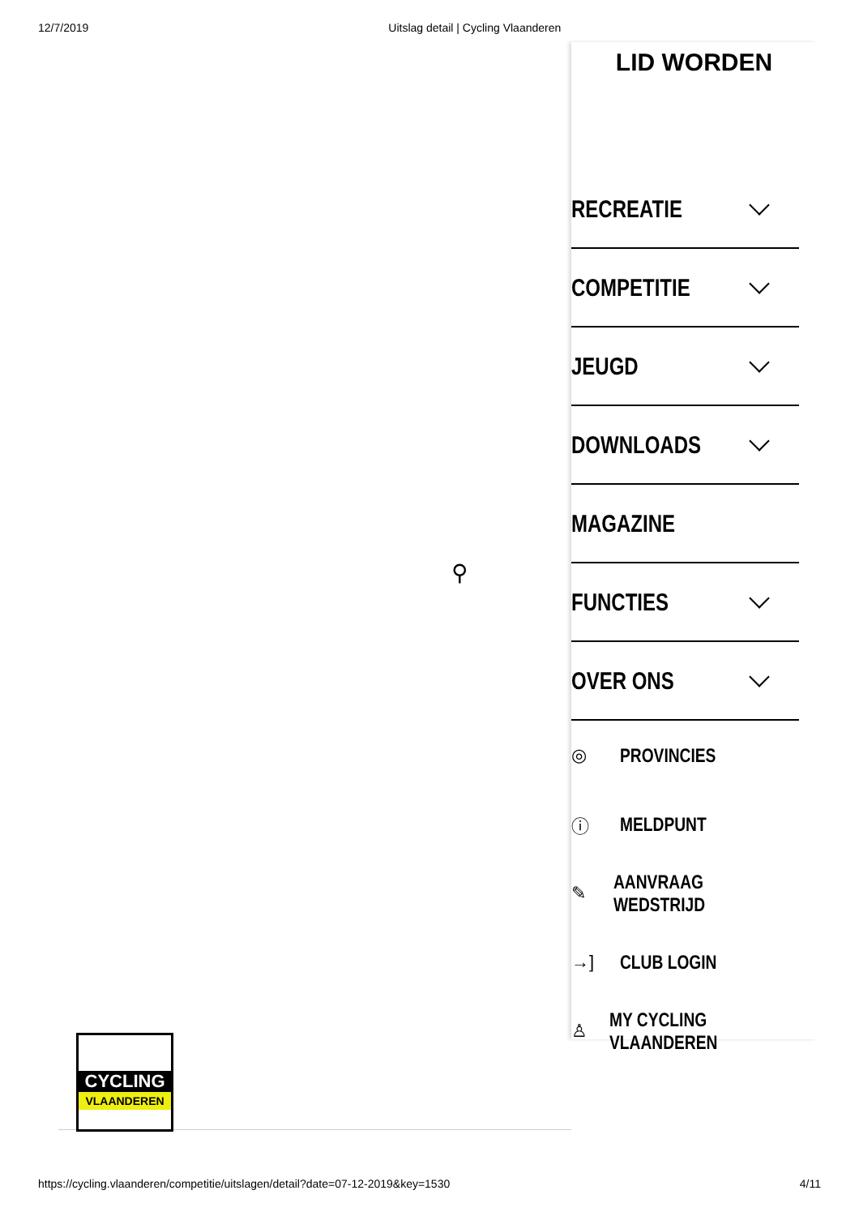12/7/2019 Uitslag detail | Cycling Vlaanderen
⚲
LID WORDEN
RECREATIE
COMPETITIE
JEUGD
DOWNLOADS
MAGAZINE
FUNCTIES
OVER ONS
◎ PROVINCIES
ⓘ MELDPUNT
✎ AANVRAAG WEDSTRIJD
→] CLUB LOGIN
♙ MY CYCLING VLAANDEREN
CYCLING
VLAANDEREN
https://cycling.vlaanderen/competitie/uitslagen/detail?date=07-12-2019&key=1530 4/11